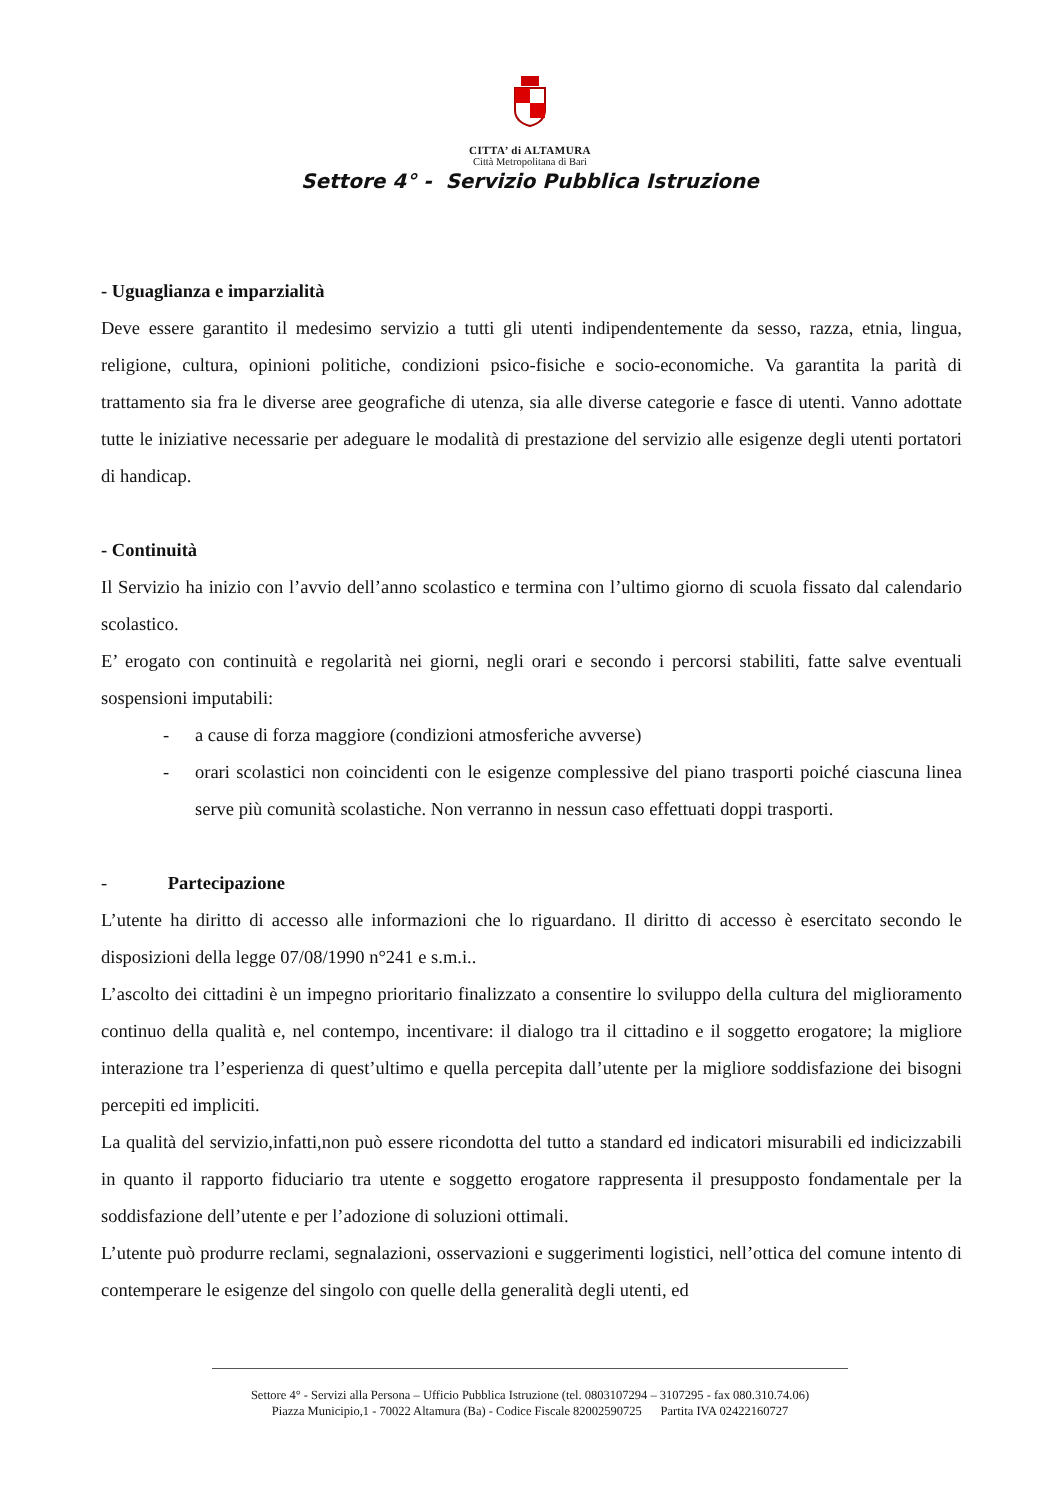CITTA’ di ALTAMURA
Città Metropolitana di Bari
Settore 4° - Servizio Pubblica Istruzione
- Uguaglianza e imparzialità
Deve essere garantito il medesimo servizio a tutti gli utenti indipendentemente da sesso, razza, etnia, lingua, religione, cultura, opinioni politiche, condizioni psico-fisiche e socio-economiche. Va garantita la parità di trattamento sia fra le diverse aree geografiche di utenza, sia alle diverse categorie e fasce di utenti. Vanno adottate tutte le iniziative necessarie per adeguare le modalità di prestazione del servizio alle esigenze degli utenti portatori di handicap.
- Continuità
Il Servizio ha inizio con l’avvio dell’anno scolastico e termina con l’ultimo giorno di scuola fissato dal calendario scolastico.
E’ erogato con continuità e regolarità nei giorni, negli orari e secondo i percorsi stabiliti, fatte salve eventuali sospensioni imputabili:
- a cause di forza maggiore (condizioni atmosferiche avverse)
- orari scolastici non coincidenti con le esigenze complessive del piano trasporti poiché ciascuna linea serve più comunità scolastiche. Non verranno in nessun caso effettuati doppi trasporti.
- Partecipazione
L’utente ha diritto di accesso alle informazioni che lo riguardano. Il diritto di accesso è esercitato secondo le disposizioni della legge 07/08/1990 n°241 e s.m.i..
L’ascolto dei cittadini è un impegno prioritario finalizzato a consentire lo sviluppo della cultura del miglioramento continuo della qualità e, nel contempo, incentivare: il dialogo tra il cittadino e il soggetto erogatore; la migliore interazione tra l’esperienza di quest’ultimo e quella percepita dall’utente per la migliore soddisfazione dei bisogni percepiti ed impliciti.
La qualità del servizio,infatti,non può essere ricondotta del tutto a standard ed indicatori misurabili ed indicizzabili in quanto il rapporto fiduciario tra utente e soggetto erogatore rappresenta il presupposto fondamentale per la soddisfazione dell’utente e per l’adozione di soluzioni ottimali.
L’utente può produrre reclami, segnalazioni, osservazioni e suggerimenti logistici, nell’ottica del comune intento di contemperare le esigenze del singolo con quelle della generalità degli utenti, ed
Settore 4° - Servizi alla Persona – Ufficio Pubblica Istruzione (tel. 0803107294 – 3107295 - fax 080.310.74.06)
Piazza Municipio,1 - 70022 Altamura (Ba) - Codice Fiscale 82002590725 Partita IVA 02422160727